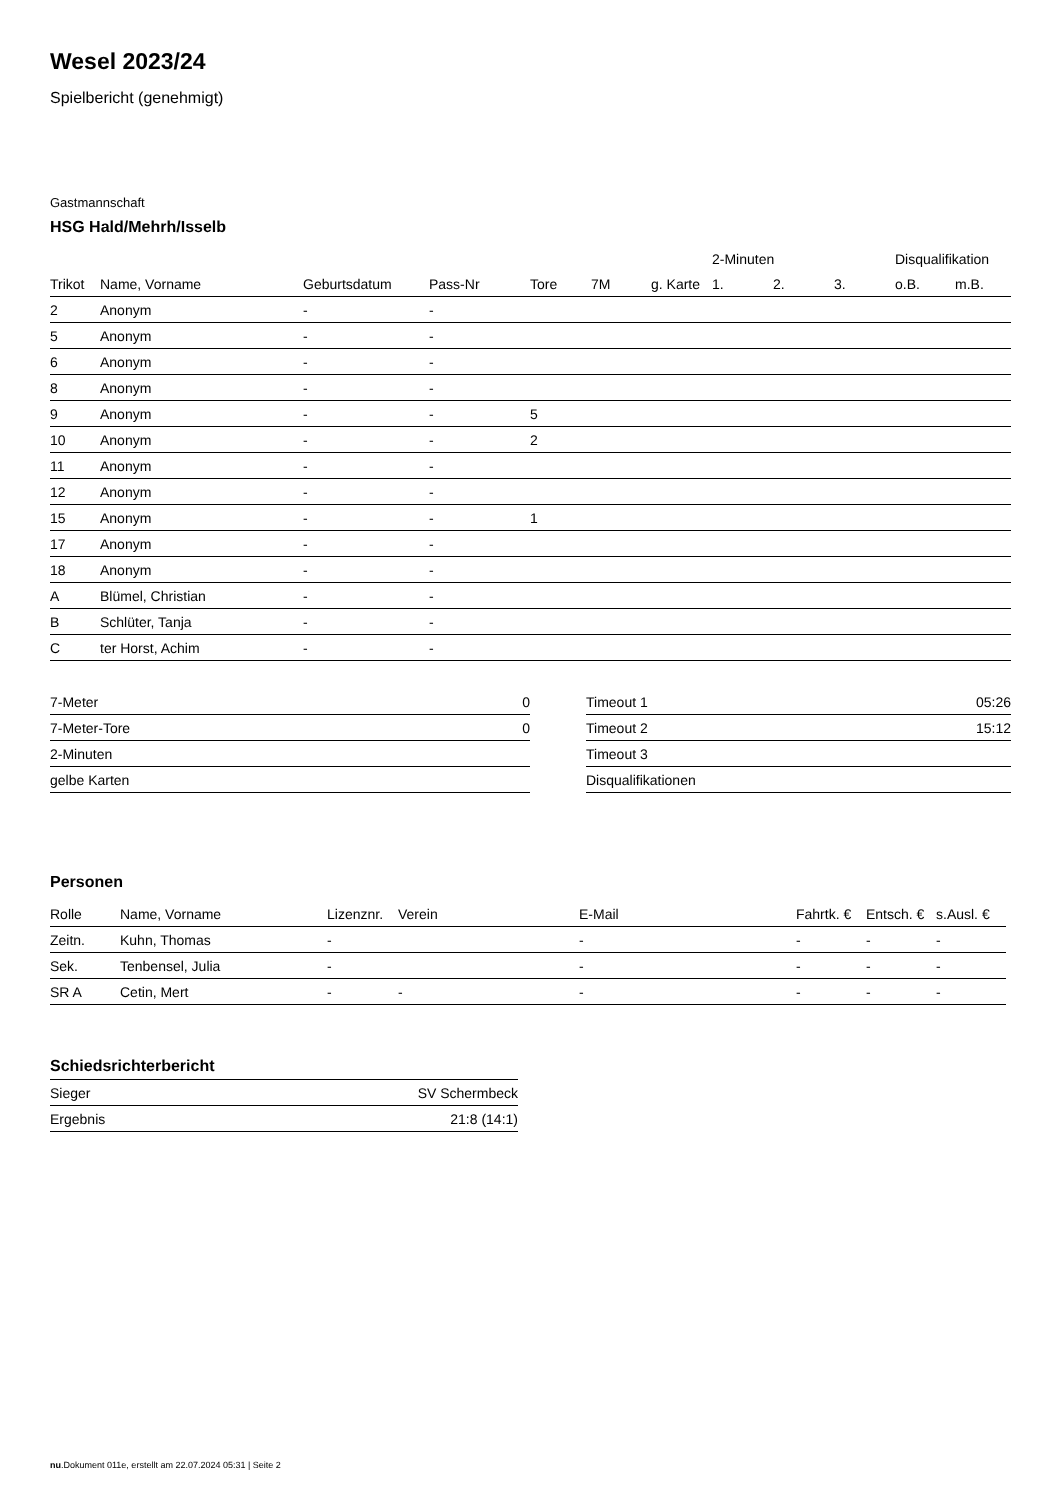Wesel 2023/24
Spielbericht (genehmigt)
Gastmannschaft
HSG Hald/Mehrh/Isselb
| | | | | | | | 2-Minuten | | | Disqualifikation | |
| --- | --- | --- | --- | --- | --- | --- | --- | --- | --- | --- | --- |
| Trikot | Name, Vorname | Geburtsdatum | Pass-Nr | Tore | 7M | g. Karte | 1. | 2. | 3. | o.B. | m.B. |
| 2 | Anonym | - | - | | | | | | | | |
| 5 | Anonym | - | - | | | | | | | | |
| 6 | Anonym | - | - | | | | | | | | |
| 8 | Anonym | - | - | | | | | | | | |
| 9 | Anonym | - | - | 5 | | | | | | | |
| 10 | Anonym | - | - | 2 | | | | | | | |
| 11 | Anonym | - | - | | | | | | | | |
| 12 | Anonym | - | - | | | | | | | | |
| 15 | Anonym | - | - | 1 | | | | | | | |
| 17 | Anonym | - | - | | | | | | | | |
| 18 | Anonym | - | - | | | | | | | | |
| A | Blümel, Christian | - | - | | | | | | | | |
| B | Schlüter, Tanja | - | - | | | | | | | | |
| C | ter Horst, Achim | - | - | | | | | | | | |
| 7-Meter | 0 |
| 7-Meter-Tore | 0 |
| 2-Minuten | |
| gelbe Karten | |
| Timeout 1 | 05:26 |
| Timeout 2 | 15:12 |
| Timeout 3 | |
| Disqualifikationen | |
Personen
| Rolle | Name, Vorname | Lizenznr. | Verein | E-Mail | Fahrtk. € | Entsch. € | s.Ausl. € |
| --- | --- | --- | --- | --- | --- | --- | --- |
| Zeitn. | Kuhn, Thomas | - | | - | - | - | - |
| Sek. | Tenbensel, Julia | - | | - | - | - | - |
| SR A | Cetin, Mert | - | - | - | - | - | - |
Schiedsrichterbericht
| Sieger | SV Schermbeck |
| Ergebnis | 21:8 (14:1) |
nu.Dokument 011e, erstellt am 22.07.2024 05:31 | Seite 2